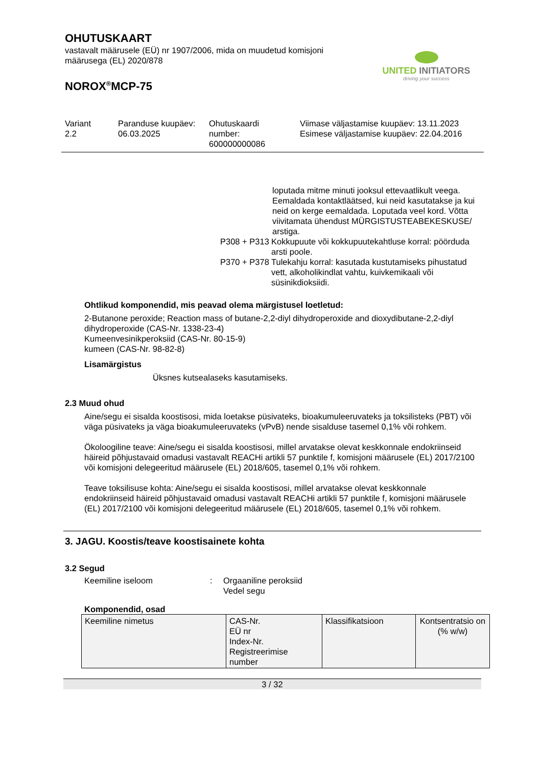OHUTUSKAART
vastavalt määrusele (EÜ) nr 1907/2006, mida on muudetud komisjoni
määrusega (EL) 2020/878
UNITED INITIATORS
driving your success
NOROX<sup>®</sup>MCP-75
Variant
2.2
Paranduse kuupäev:
06.03.2025
Ohutuskaardi
number:
600000000086
Viimase väljastamise kuupäev: 13.11.2023
Esimese väljastamise kuupäev: 22.04.2016
loputada mitme minuti jooksul ettevaatlikult veega. Eemaldada kontaktläätsed, kui neid kasutatakse ja kui neid on kerge eemaldada. Loputada veel kord. Võtta viivitamata ühendust MÜRGISTUSTEABEKESKUSE/ arstiga.
P308 + P313
Kokkupuute või kokkupuutekahtluse korral: pöörduda arsti poole.
P370 + P378
Tulekahju korral: kasutada kustutamiseks pihustatud vett, alkoholikindlat vahtu, kuivkemikaali või süsinikdioksiidi.
Ohtlikud komponendid, mis peavad olema märgistusel loetletud:
2-Butanone peroxide; Reaction mass of butane-2,2-diyl dihydroperoxide and dioxydibutane-2,2-diyl dihydroperoxide (CAS-Nr. 1338-23-4)
Kumeenvesinikperoksiid (CAS-Nr. 80-15-9)
kumeen (CAS-Nr. 98-82-8)
Lisamärgistus
Üksnes kutsealaseks kasutamiseks.
2.3 Muud ohud
Aine/segu ei sisalda koostisosi, mida loetakse püsivateks, bioakumuleeruvateks ja toksilisteks (PBT) või väga püsivateks ja väga bioakumuleeruvateks (vPvB) nende sisalduse tasemel 0,1% või rohkem.
Ökoloogiline teave: Aine/segu ei sisalda koostisosi, millel arvatakse olevat keskkonnale endokriinseid häireid põhjustavaid omadusi vastavalt REACHi artikli 57 punktile f, komisjoni määrusele (EL) 2017/2100 või komisjoni delegeeritud määrusele (EL) 2018/605, tasemel 0,1% või rohkem.
Teave toksilisuse kohta: Aine/segu ei sisalda koostisosi, millel arvatakse olevat keskkonnale endokriinseid häireid põhjustavaid omadusi vastavalt REACHi artikli 57 punktile f, komisjoni määrusele (EL) 2017/2100 või komisjoni delegeeritud määrusele (EL) 2018/605, tasemel 0,1% või rohkem.
3. JAGU. Koostis/teave koostisainete kohta
3.2 Segud
Keemiline iseloom : Orgaaniline peroksiid
Vedel segu
Komponendid, osad
| Keemiline nimetus | CAS-Nr. EÜ nr Index-Nr. Registreerimise number | Klassifikatsioon | Kontsentratsio on (% w/w) |
3 / 32